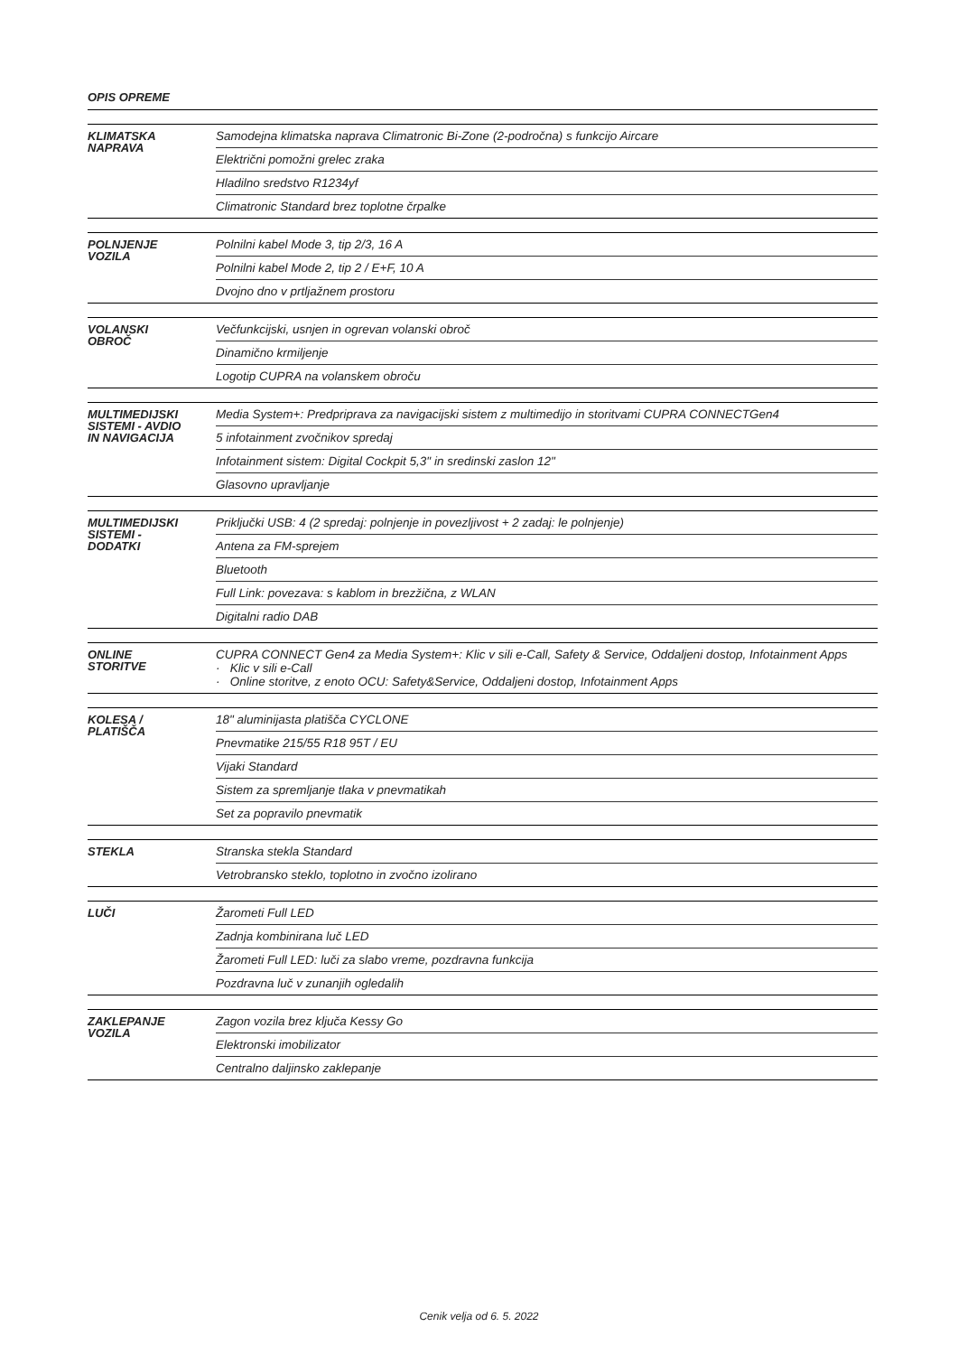OPIS OPREME
| KLIMATSKA NAPRAVA | Samodejna klimatska naprava Climatronic Bi-Zone (2-področna) s funkcijo Aircare |
| | Električni pomožni grelec zraka |
| | Hladilno sredstvo R1234yf |
| | Climatronic Standard brez toplotne črpalke |
| POLNJENJE VOZILA | Polnilni kabel Mode 3, tip 2/3, 16 A |
| | Polnilni kabel Mode 2, tip 2 / E+F, 10 A |
| | Dvojno dno v prtljažnem prostoru |
| VOLANSKI OBROČ | Večfunkcijski, usnjen in ogrevan volanski obroč |
| | Dinamično krmiljenje |
| | Logotip CUPRA na volanskem obroču |
| MULTIMEDIJSKI SISTEMI - AVDIO IN NAVIGACIJA | Media System+: Predpriprava za navigacijski sistem z multimedijo in storitvami CUPRA CONNECTGen4 |
| | 5 infotainment zvočnikov spredaj |
| | Infotainment sistem: Digital Cockpit 5,3" in sredinski zaslon 12" |
| | Glasovno upravljanje |
| MULTIMEDIJSKI SISTEMI - DODATKI | Priključki USB: 4 (2 spredaj: polnjenje in povezljivost + 2 zadaj: le polnjenje) |
| | Antena za FM-sprejem |
| | Bluetooth |
| | Full Link: povezava: s kablom in brezžična, z WLAN |
| | Digitalni radio DAB |
| ONLINE STORITVE | CUPRA CONNECT Gen4 za Media System+: Klic v sili e-Call, Safety & Service, Oddaljeni dostop, Infotainment Apps · Klic v sili e-Call · Online storitve, z enoto OCU: Safety&Service, Oddaljeni dostop, Infotainment Apps |
| KOLESA / PLATIŠČA | 18" aluminijasta platišča CYCLONE |
| | Pnevmatike 215/55 R18 95T / EU |
| | Vijaki Standard |
| | Sistem za spremljanje tlaka v pnevmatikah |
| | Set za popravilo pnevmatik |
| STEKLA | Stranska stekla Standard |
| | Vetrobransko steklo, toplotno in zvočno izolirano |
| LUČI | Žarometi Full LED |
| | Zadnja kombinirana luč LED |
| | Žarometi Full LED: luči za slabo vreme, pozdravna funkcija |
| | Pozdravna luč v zunanjih ogledalih |
| ZAKLEPANJE VOZILA | Zagon vozila brez ključa Kessy Go |
| | Elektronski imobilizator |
| | Centralno daljinsko zaklepanje |
Cenik velja od 6. 5. 2022